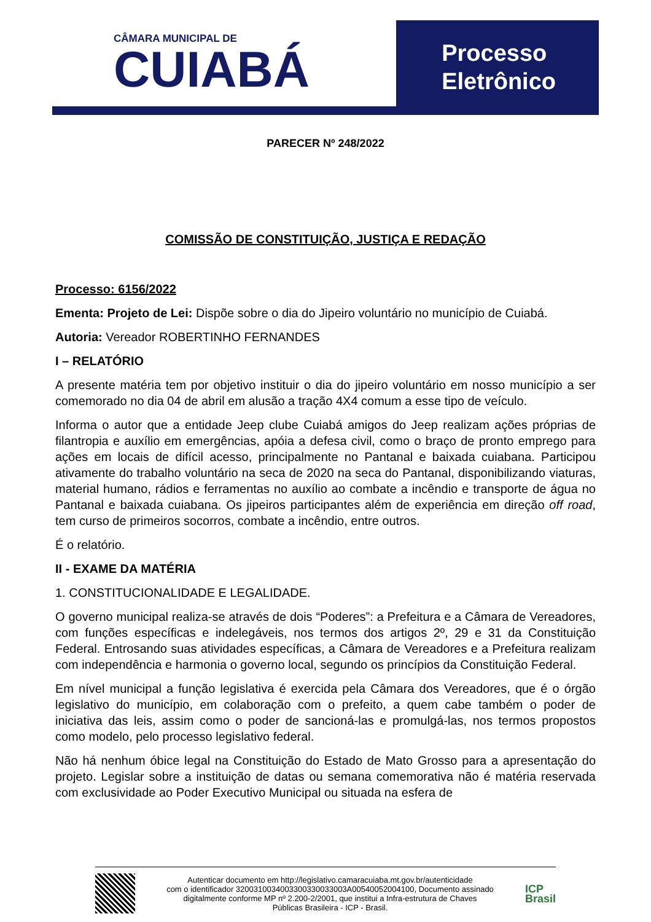CÂMARA MUNICIPAL DE
CUIABÁ
Processo
Eletrônico
PARECER Nº 248/2022
COMISSÃO DE CONSTITUIÇÃO, JUSTIÇA E REDAÇÃO
Processo: 6156/2022
Ementa: Projeto de Lei: Dispõe sobre o dia do Jipeiro voluntário no município de Cuiabá.
Autoria: Vereador ROBERTINHO FERNANDES
I – RELATÓRIO
A presente matéria tem por objetivo instituir o dia do jipeiro voluntário em nosso município a ser comemorado no dia 04 de abril em alusão a tração 4X4 comum a esse tipo de veículo.
Informa o autor que a entidade Jeep clube Cuiabá amigos do Jeep realizam ações próprias de filantropia e auxílio em emergências, apóia a defesa civil, como o braço de pronto emprego para ações em locais de difícil acesso, principalmente no Pantanal e baixada cuiabana. Participou ativamente do trabalho voluntário na seca de 2020 na seca do Pantanal, disponibilizando viaturas, material humano, rádios e ferramentas no auxílio ao combate a incêndio e transporte de água no Pantanal e baixada cuiabana. Os jipeiros participantes além de experiência em direção off road, tem curso de primeiros socorros, combate a incêndio, entre outros.
É o relatório.
II - EXAME DA MATÉRIA
1. CONSTITUCIONALIDADE E LEGALIDADE.
O governo municipal realiza-se através de dois “Poderes”: a Prefeitura e a Câmara de Vereadores, com funções específicas e indelegáveis, nos termos dos artigos 2º, 29 e 31 da Constituição Federal. Entrosando suas atividades específicas, a Câmara de Vereadores e a Prefeitura realizam com independência e harmonia o governo local, segundo os princípios da Constituição Federal.
Em nível municipal a função legislativa é exercida pela Câmara dos Vereadores, que é o órgão legislativo do município, em colaboração com o prefeito, a quem cabe também o poder de iniciativa das leis, assim como o poder de sancioná-las e promulgá-las, nos termos propostos como modelo, pelo processo legislativo federal.
Não há nenhum óbice legal na Constituição do Estado de Mato Grosso para a apresentação do projeto. Legislar sobre a instituição de datas ou semana comemorativa não é matéria reservada com exclusividade ao Poder Executivo Municipal ou situada na esfera de
Autenticar documento em http://legislativo.camaracuiaba.mt.gov.br/autenticidade
com o identificador 3200310034003300330033003A00540052004100, Documento assinado
digitalmente conforme MP nº 2.200-2/2001, que institui a Infra-estrutura de Chaves
Públicas Brasileira - ICP - Brasil.
ICP
Brasil